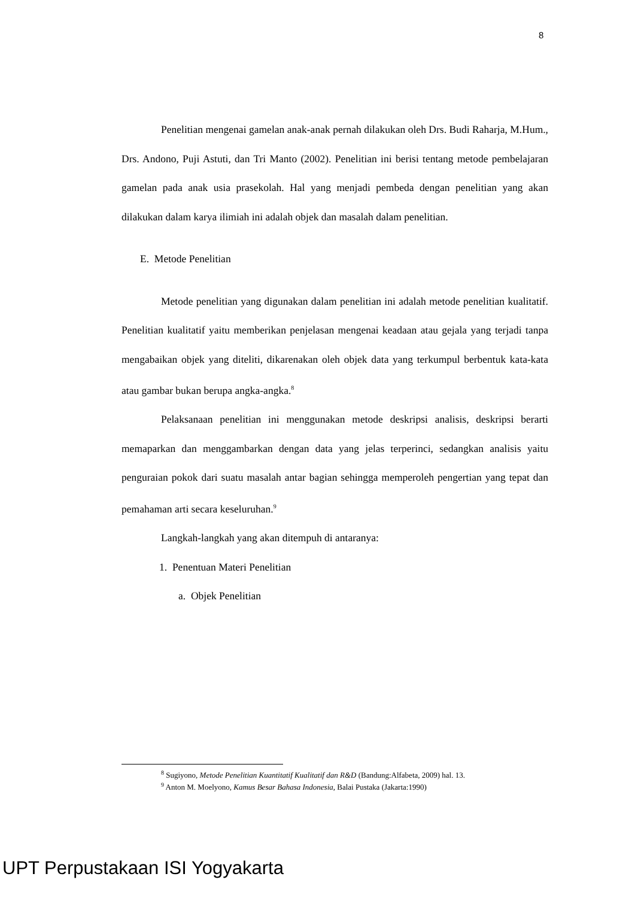8
Penelitian mengenai gamelan anak-anak pernah dilakukan oleh Drs. Budi Raharja, M.Hum., Drs. Andono, Puji Astuti, dan Tri Manto (2002). Penelitian ini berisi tentang metode pembelajaran gamelan pada anak usia prasekolah. Hal yang menjadi pembeda dengan penelitian yang akan dilakukan dalam karya ilimiah ini adalah objek dan masalah dalam penelitian.
E. Metode Penelitian
Metode penelitian yang digunakan dalam penelitian ini adalah metode penelitian kualitatif. Penelitian kualitatif yaitu memberikan penjelasan mengenai keadaan atau gejala yang terjadi tanpa mengabaikan objek yang diteliti, dikarenakan oleh objek data yang terkumpul berbentuk kata-kata atau gambar bukan berupa angka-angka.<sup>8</sup>
Pelaksanaan penelitian ini menggunakan metode deskripsi analisis, deskripsi berarti memaparkan dan menggambarkan dengan data yang jelas terperinci, sedangkan analisis yaitu penguraian pokok dari suatu masalah antar bagian sehingga memperoleh pengertian yang tepat dan pemahaman arti secara keseluruhan.<sup>9</sup>
Langkah-langkah yang akan ditempuh di antaranya:
1. Penentuan Materi Penelitian
a. Objek Penelitian
<sup>8</sup> Sugiyono, Metode Penelitian Kuantitatif Kualitatif dan R&D (Bandung:Alfabeta, 2009) hal. 13.
<sup>9</sup> Anton M. Moelyono, Kamus Besar Bahasa Indonesia, Balai Pustaka (Jakarta:1990)
UPT Perpustakaan ISI Yogyakarta